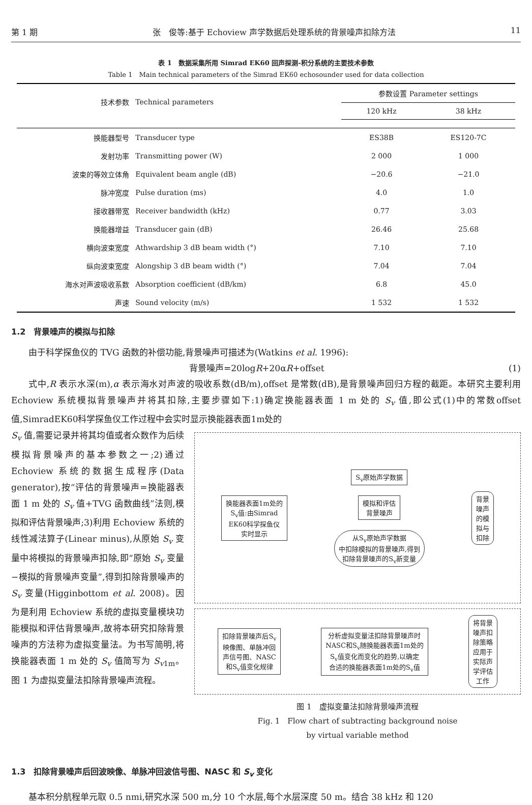第 1 期 张　俊等:基于 Echoview 声学数据后处理系统的背景噪声扣除方法 11
表 1　数据采集所用 Simrad EK60 回声探测-积分系统的主要技术参数
Table 1　Main technical parameters of the Simrad EK60 echosounder used for data collection
| 技术参数 | Technical parameters | 参数设置 Parameter settings | |
| --- | --- | --- | --- |
| | | 120 kHz | 38 kHz |
| 换能器型号 | Transducer type | ES38B | ES120-7C |
| 发射功率 | Transmitting power (W) | 2 000 | 1 000 |
| 波束的等效立体角 | Equivalent beam angle (dB) | −20.6 | −21.0 |
| 脉冲宽度 | Pulse duration (ms) | 4.0 | 1.0 |
| 接收器带宽 | Receiver bandwidth (kHz) | 0.77 | 3.03 |
| 换能器增益 | Transducer gain (dB) | 26.46 | 25.68 |
| 横向波束宽度 | Athwardship 3 dB beam width (°) | 7.10 | 7.10 |
| 纵向波束宽度 | Alongship 3 dB beam width (°) | 7.04 | 7.04 |
| 海水对声波吸收系数 | Absorption coefficient (dB/km) | 6.8 | 45.0 |
| 声速 | Sound velocity (m/s) | 1 532 | 1 532 |
1.2　背景噪声的模拟与扣除
由于科学探鱼仪的 TVG 函数的补偿功能,背景噪声可描述为(Watkins et al. 1996):
背景噪声=20logR+20αR+offset (1)
式中,R 表示水深(m),α 表示海水对声波的吸收系数(dB/m),offset 是常数(dB),是背景噪声回归方程的截距。本研究主要利用 Echoview 系统模拟背景噪声并将其扣除,主要步骤如下:1)确定换能器表面 1 m 处的 S<sub>v</sub> 值,即公式(1)中的常数offset值,SimradEK60科学探鱼仪工作过程中会实时显示换能器表面1m处的
S<sub>v</sub> 值,需要记录并将其均值或者众数作为后续模拟背景噪声的基本参数之一;2)通过 Echoview 系统的数据生成程序(Data generator),按“评估的背景噪声=换能器表面 1 m 处的 S<sub>v</sub> 值+TVG 函数曲线”法则,模拟和评估背景噪声;3)利用 Echoview 系统的线性减法算子(Linear minus),从原始 S<sub>v</sub> 变量中将模拟的背景噪声扣除,即“原始 S<sub>v</sub> 变量−模拟的背景噪声变量”,得到扣除背景噪声的 S<sub>v</sub> 变量(Higginbottom et al. 2008)。因为是利用 Echoview 系统的虚拟变量模块功能模拟和评估背景噪声,故将本研究扣除背景噪声的方法称为虚拟变量法。为书写简明,将换能器表面 1 m 处的 S<sub>v</sub> 值简写为 S<sub>v1m</sub>。图 1 为虚拟变量法扣除背景噪声流程。
换能器表面1m处的
S<sub>v</sub>值:由Simrad
EK60科学探鱼仪
实时显示
S<sub>v</sub>原始声学数据
模拟和评估
背景噪声
从S<sub>v</sub>原始声学数据
中扣除模拟的背景噪声,得到
扣除背景噪声的S<sub>v</sub>新变量
背景
噪声
的模
拟与
扣除
扣除背景噪声后S<sub>v</sub>
映像图、单脉冲回
声信号图、NASC
和S<sub>v</sub>值变化规律
分析虚拟变量法扣除背景噪声时
NASC和S<sub>v</sub>随换能器表面1m处的
S<sub>v</sub>值变化而变化的趋势,以确定
合适的换能器表面1m处的S<sub>v</sub>值
将背景
噪声扣
除策略
应用于
实际声
学评估
工作
图 1　虚拟变量法扣除背景噪声流程
Fig. 1　Flow chart of subtracting background noise
by virtual variable method
1.3　扣除背景噪声后回波映像、单脉冲回波信号图、NASC 和 S<sub>v</sub> 变化
基本积分航程单元取 0.5 nmi,研究水深 500 m,分 10 个水层,每个水层深度 50 m。结合 38 kHz 和 120